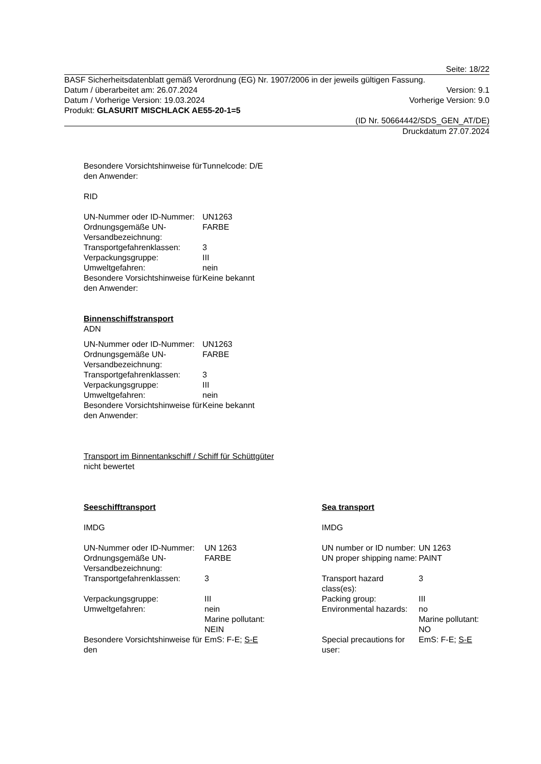Seite: 18/22
BASF Sicherheitsdatenblatt gemäß Verordnung (EG) Nr. 1907/2006 in der jeweils gültigen Fassung.
Datum / überarbeitet am: 26.07.2024 Version: 9.1
Datum / Vorherige Version: 19.03.2024 Vorherige Version: 9.0
Produkt: GLASURIT MISCHLACK AE55-20-1=5
(ID Nr. 50664442/SDS_GEN_AT/DE)
Druckdatum 27.07.2024
| Besondere Vorsichtshinweise für den Anwender: | Tunnelcode: D/E |
RID
| UN-Nummer oder ID-Nummer: | UN1263 |
| Ordnungsgemäße UN-Versandbezeichnung: | FARBE |
| Transportgefahrenklassen: | 3 |
| Verpackungsgruppe: | III |
| Umweltgefahren: | nein |
| Besondere Vorsichtshinweise für den Anwender: | Keine bekannt |
Binnenschiffstransport
ADN
| UN-Nummer oder ID-Nummer: | UN1263 |
| Ordnungsgemäße UN-Versandbezeichnung: | FARBE |
| Transportgefahrenklassen: | 3 |
| Verpackungsgruppe: | III |
| Umweltgefahren: | nein |
| Besondere Vorsichtshinweise für den Anwender: | Keine bekannt |
Transport im Binnentankschiff / Schiff für Schüttgüter
nicht bewertet
| Seeschifftransport | | Sea transport | |
| IMDG | | IMDG | |
| UN-Nummer oder ID-Nummer: | UN 1263 | UN number or ID number: | UN 1263 |
| Ordnungsgemäße UN-Versandbezeichnung: | FARBE | UN proper shipping name: | PAINT |
| Transportgefahrenklassen: | 3 | Transport hazard class(es): | 3 |
| Verpackungsgruppe: | III | Packing group: | III |
| Umweltgefahren: | nein Marine pollutant: NEIN | Environmental hazards: | no Marine pollutant: NO |
| Besondere Vorsichtshinweise für den | EmS: F-E; S-E | Special precautions for user: | EmS: F-E; S-E |